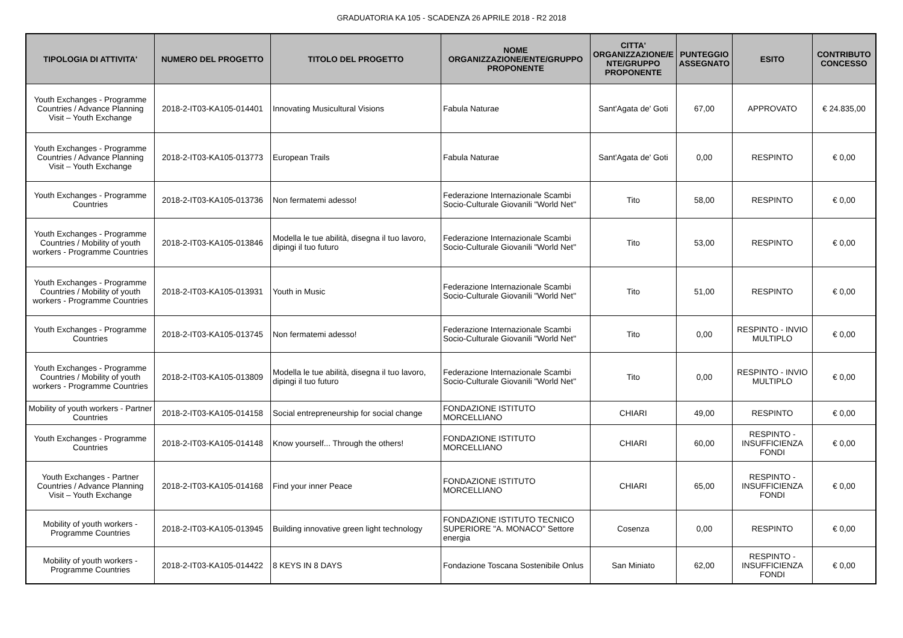GRADUATORIA KA 105 - SCADENZA 26 APRILE 2018 - R2 2018
| TIPOLOGIA DI ATTIVITA' | NUMERO DEL PROGETTO | TITOLO DEL PROGETTO | NOME ORGANIZZAZIONE/ENTE/GRUPPO PROPONENTE | CITTA' ORGANIZZAZIONE/E NTE/GRUPPO PROPONENTE | PUNTEGGIO ASSEGNATO | ESITO | CONTRIBUTO CONCESSO |
| --- | --- | --- | --- | --- | --- | --- | --- |
| Youth Exchanges - Programme Countries / Advance Planning Visit – Youth Exchange | 2018-2-IT03-KA105-014401 | Innovating Musicultural Visions | Fabula Naturae | Sant'Agata de' Goti | 67,00 | APPROVATO | € 24.835,00 |
| Youth Exchanges - Programme Countries / Advance Planning Visit – Youth Exchange | 2018-2-IT03-KA105-013773 | European Trails | Fabula Naturae | Sant'Agata de' Goti | 0,00 | RESPINTO | € 0,00 |
| Youth Exchanges - Programme Countries | 2018-2-IT03-KA105-013736 | Non fermatemi adesso! | Federazione Internazionale Scambi Socio-Culturale Giovanili "World Net" | Tito | 58,00 | RESPINTO | € 0,00 |
| Youth Exchanges - Programme Countries / Mobility of youth workers - Programme Countries | 2018-2-IT03-KA105-013846 | Modella le tue abilità, disegna il tuo lavoro, dipingi il tuo futuro | Federazione Internazionale Scambi Socio-Culturale Giovanili "World Net" | Tito | 53,00 | RESPINTO | € 0,00 |
| Youth Exchanges - Programme Countries / Mobility of youth workers - Programme Countries | 2018-2-IT03-KA105-013931 | Youth in Music | Federazione Internazionale Scambi Socio-Culturale Giovanili "World Net" | Tito | 51,00 | RESPINTO | € 0,00 |
| Youth Exchanges - Programme Countries | 2018-2-IT03-KA105-013745 | Non fermatemi adesso! | Federazione Internazionale Scambi Socio-Culturale Giovanili "World Net" | Tito | 0,00 | RESPINTO - INVIO MULTIPLO | € 0,00 |
| Youth Exchanges - Programme Countries / Mobility of youth workers - Programme Countries | 2018-2-IT03-KA105-013809 | Modella le tue abilità, disegna il tuo lavoro, dipingi il tuo futuro | Federazione Internazionale Scambi Socio-Culturale Giovanili "World Net" | Tito | 0,00 | RESPINTO - INVIO MULTIPLO | € 0,00 |
| Mobility of youth workers - Partner Countries | 2018-2-IT03-KA105-014158 | Social entrepreneurship for social change | FONDAZIONE ISTITUTO MORCELLIANO | CHIARI | 49,00 | RESPINTO | € 0,00 |
| Youth Exchanges - Programme Countries | 2018-2-IT03-KA105-014148 | Know yourself... Through the others! | FONDAZIONE ISTITUTO MORCELLIANO | CHIARI | 60,00 | RESPINTO - INSUFFICIENZA FONDI | € 0,00 |
| Youth Exchanges - Partner Countries / Advance Planning Visit – Youth Exchange | 2018-2-IT03-KA105-014168 | Find your inner Peace | FONDAZIONE ISTITUTO MORCELLIANO | CHIARI | 65,00 | RESPINTO - INSUFFICIENZA FONDI | € 0,00 |
| Mobility of youth workers - Programme Countries | 2018-2-IT03-KA105-013945 | Building innovative green light technology | FONDAZIONE ISTITUTO TECNICO SUPERIORE "A. MONACO" Settore energia | Cosenza | 0,00 | RESPINTO | € 0,00 |
| Mobility of youth workers - Programme Countries | 2018-2-IT03-KA105-014422 | 8 KEYS IN 8 DAYS | Fondazione Toscana Sostenibile Onlus | San Miniato | 62,00 | RESPINTO - INSUFFICIENZA FONDI | € 0,00 |